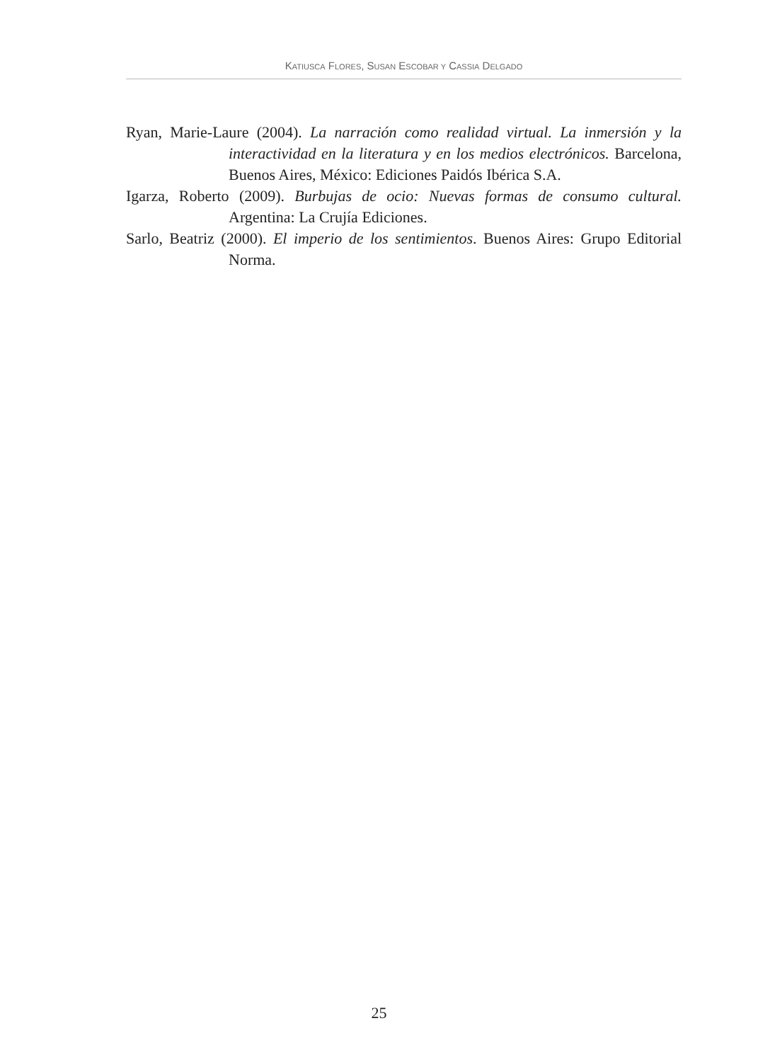KATIUSCA FLORES, SUSAN ESCOBAR Y CASSIA DELGADO
Ryan, Marie-Laure (2004). La narración como realidad virtual. La inmersión y la interactividad en la literatura y en los medios electrónicos. Barcelona, Buenos Aires, México: Ediciones Paidós Ibérica S.A.
Igarza, Roberto (2009). Burbujas de ocio: Nuevas formas de consumo cultural. Argentina: La Crujía Ediciones.
Sarlo, Beatriz (2000). El imperio de los sentimientos. Buenos Aires: Grupo Editorial Norma.
25